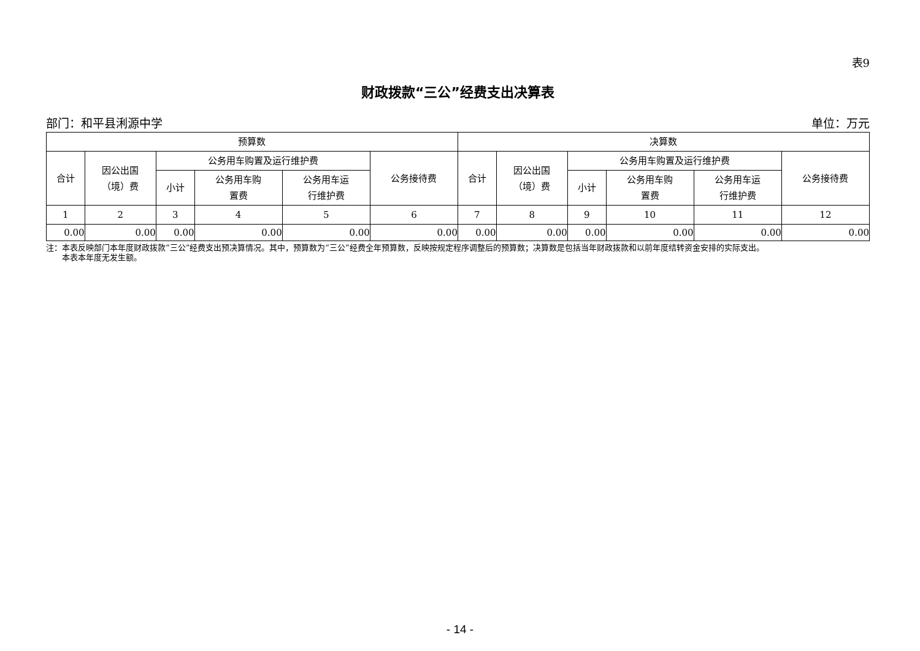表9
财政拨款“三公”经费支出决算表
部门：和平县浰源中学 单位：万元
| 预算数 | | | | | | 决算数 | | | | | |
| --- | --- | --- | --- | --- | --- | --- | --- | --- | --- | --- | --- |
| 合计 | 因公出国 （境）费 | 公务用车购置及运行维护费 | | | 公务接待费 | 合计 | 因公出国 （境）费 | 公务用车购置及运行维护费 | | | 公务接待费 |
| | | 小计 | 公务用车购 置费 | 公务用车运 行维护费 | | | | 小计 | 公务用车购 置费 | 公务用车运 行维护费 | |
| 1 | 2 | 3 | 4 | 5 | 6 | 7 | 8 | 9 | 10 | 11 | 12 |
| 0.00 | 0.00 | 0.00 | 0.00 | 0.00 | 0.00 | 0.00 | 0.00 | 0.00 | 0.00 | 0.00 | 0.00 |
注：本表反映部门本年度财政拨款“三公”经费支出预决算情况。其中，预算数为“三公”经费全年预算数，反映按规定程序调整后的预算数；决算数是包括当年财政拨款和以前年度结转资金安排的实际支出。
  本表本年度无发生额。
- 14 -